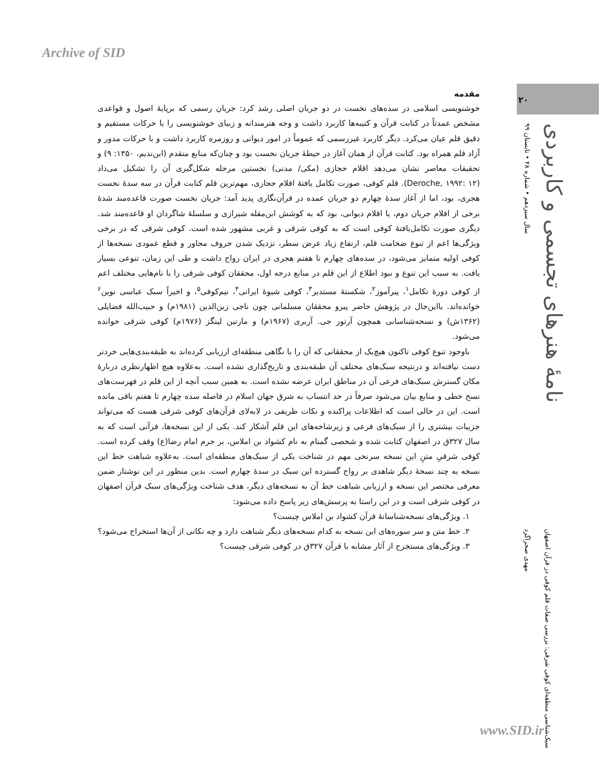Archive of SID
۲۰
سال سیزدهم • شماره ۲۸ • تابستان ۹۹
نامهٔ هنرهای تجسمی و کاربردی
مقدمه
خوشنویسی اسلامی در سده‌های نخست در دو جریان اصلی رشد کرد: جریان رسمی که برپایهٔ اصول و قواعدی مشخص عمدتاً در کتابت قرآن و کتیبه‌ها کاربرد داشت و وجه هنرمندانه و زیبای خوشنویسی را با حرکات مستقیم و دقیق قلم عیان می‌کرد. دیگر کاربرد غیررسمی که عموماً در امور دیوانی و روزمره کاربرد داشت و با حرکات مدور و آزاد قلم همراه بود. کتابت قرآن از همان آغاز در حیطهٔ جریان نخست بود و چنان‌که منابع متقدم (ابن‌ندیم، ۱۳۵۰: ۹) و تحقیقات معاصر نشان می‌دهد اقلام حجازی (مکی/ مدنی) نخستین مرحله شکل‌گیری آن را تشکیل می‌داد (Deroche, ۱۹۹۲: ۱۲). قلم کوفی، صورت تکامل یافتهٔ اقلام حجازی، مهم‌ترین قلم کتابت قرآن در سه سدهٔ نخست هجری، بود، اما از آغاز سدهٔ چهارم دو جریان عمده در قرآن‌نگاری پدید آمد: جریان نخست صورت قاعده‌مند شدهٔ برخی از اقلام جریان دوم، یا اقلام دیوانی، بود که به کوشش ابن‌مقله شیرازی و سلسلهٔ شاگردان او قاعده‌مند شد. دیگری صورت تکامل‌یافتهٔ کوفی است که به کوفی شرقی و غربی مشهور شده است. کوفی شرقی که در برخی ویژگی‌ها اعم از تنوع ضخامت قلم، ارتفاع زیاد عرض سطر، نزدیک شدن حروف مجاور و قطع عمودی نسخه‌ها از کوفی اولیه متمایز می‌شود، در سده‌های چهارم تا هفتم هجری در ایران رواج داشت و طی این زمان، تنوعی بسیار یافت. به سبب این تنوع و نبود اطلاع از این قلم در منابع درجه اول، محققان کوفی شرقی را با نام‌هایی مختلف اعم از کوفی دورهٔ تکامل<sup>۱</sup>، پیرآموز<sup>۲</sup>، شکستهٔ مستدیر<sup>۳</sup>، کوفی شیوهٔ ایرانی<sup>۴</sup>، نیم‌کوفی<sup>۵</sup>، و اخیراً سبک عباسی نوین<sup>۶</sup> خوانده‌اند. بااین‌حال در پژوهش حاضر پیرو محققان مسلمانی چون ناجی زین‌الدین (۱۹۸۱م) و حبیب‌الله فضایلی (۱۳۶۲ش) و نسخه‌شناسانی همچون آرتور جی. آربری (۱۹۶۷م) و مارتین لینگز (۱۹۷۶م) کوفی شرقی خوانده می‌شود.
باوجود تنوع کوفی تاکنون هیچ‌یک از محققانی که آن را با نگاهی منطقه‌ای ارزیابی کرده‌اند به طبقه‌بندی‌هایی خردتر دست نیافته‌اند و درنتیجه سبک‌های مختلف آن طبقه‌بندی و تاریخ‌گذاری نشده است. به‌علاوه هیچ اظهارنظری دربارهٔ مکان گسترش سبک‌های فرعی آن در مناطق ایران عرضه نشده است. به همین سبب آنچه از این قلم در فهرست‌های نسخ خطی و منابع بیان می‌شود صرفاً در حد انتساب به شرق جهان اسلام در فاصله سده چهارم تا هفتم باقی مانده است. این در حالی است که اطلاعات پراکنده و نکات ظریفی در لابه‌لای قرآن‌های کوفی شرقی هست که می‌تواند جزییات بیشتری را از سبک‌های فرعی و زیرشاخه‌های این قلم آشکار کند. یکی از این نسخه‌ها، قرآنی است که به سال ۳۲۷ق در اصفهان کتابت شده و شخصی گمنام به نام کشواد بن املاس، بر حرم امام رضا(ع) وقف کرده است. کوفی شرقیِ متنِ این نسخه سرنخی مهم در شناخت یکی از سبک‌های منطقه‌ای است. به‌علاوه شباهت خط این نسخه به چند نسخهٔ دیگر شاهدی بر رواج گسترده این سبک در سدهٔ چهارم است. بدین منظور در این نوشتار ضمن معرفی مختصر این نسخه و ارزیابی شباهت خط آن به نسخه‌های دیگر، هدف شناخت ویژگی‌های سبک قرآن اصفهان در کوفی شرقی است و در این راستا به پرسش‌های زیر پاسخ داده می‌شود:
۱. ویژگی‌های نسخه‌شناسانهٔ قرآن کشواد بن املاس چیست؟
۲. خط متن و سر سوره‌های این نسخه به کدام نسخه‌های دیگر شباهت دارد و چه نکاتی از آن‌ها استخراج می‌شود؟
۳. ویژگی‌های مستخرج از آثار مشابه با قرآن ۳۲۷ق در کوفی شرقی چیست؟
مهدی صحراگرد
سبک‌شناسی منطقه‌ای کوفی شرقی: بررسی صفات قلم کوفی در قرآن اصفهان
www.SID.ir